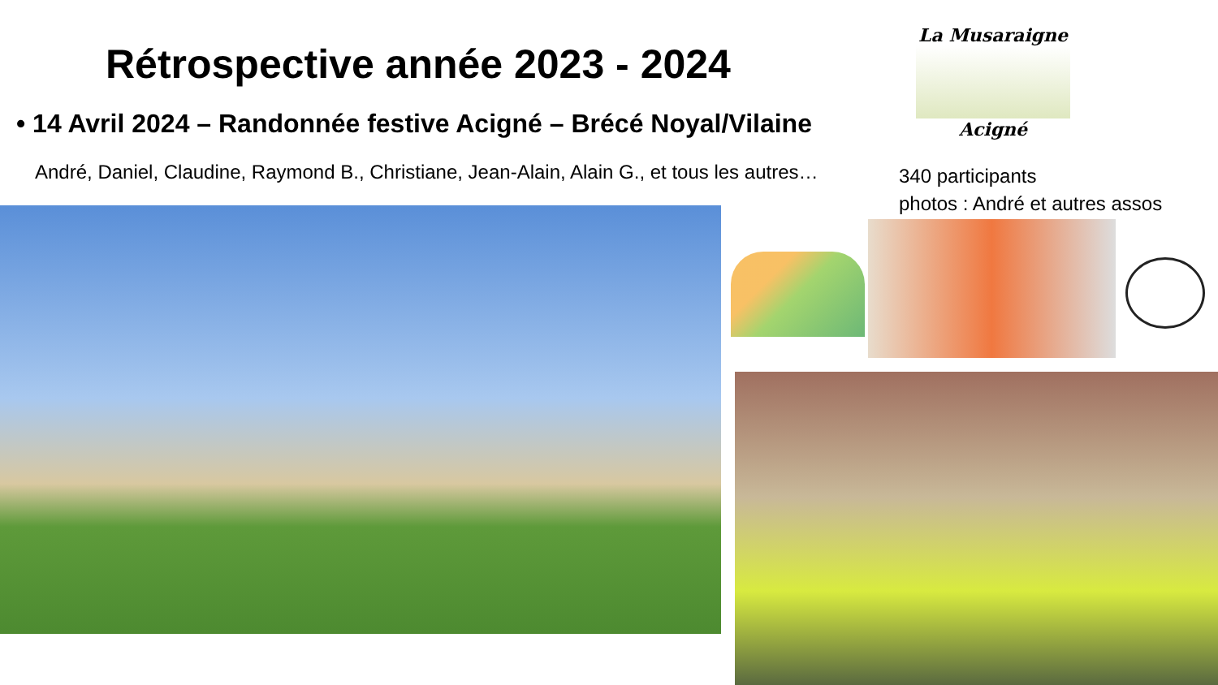Rétrospective année 2023 - 2024
La Musaraigne
Acigné
• 14 Avril 2024 – Randonnée festive Acigné – Brécé Noyal/Vilaine
André, Daniel, Claudine, Raymond B., Christiane, Jean-Alain, Alain G., et tous les autres…
340 participants
photos : André et autres assos